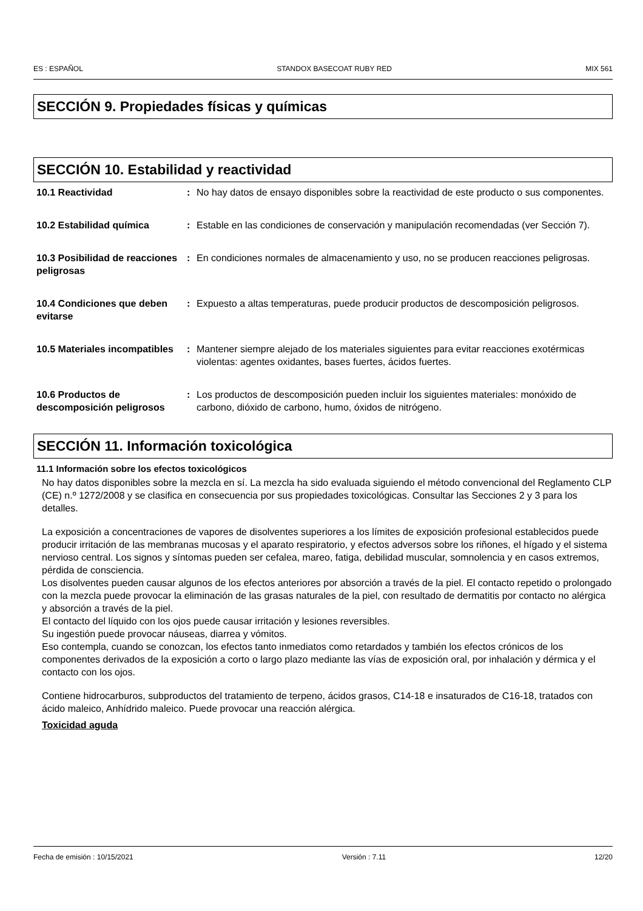ES : ESPAÑOL STANDOX BASECOAT RUBY RED MIX 561
SECCIÓN 9. Propiedades físicas y químicas
SECCIÓN 10. Estabilidad y reactividad
10.1 Reactividad : No hay datos de ensayo disponibles sobre la reactividad de este producto o sus componentes.
10.2 Estabilidad química : Estable en las condiciones de conservación y manipulación recomendadas (ver Sección 7).
10.3 Posibilidad de reacciones peligrosas
: En condiciones normales de almacenamiento y uso, no se producen reacciones peligrosas.
10.4 Condiciones que deben evitarse
: Expuesto a altas temperaturas, puede producir productos de descomposición peligrosos.
10.5 Materiales incompatibles
: Mantener siempre alejado de los materiales siguientes para evitar reacciones exotérmicas violentas: agentes oxidantes, bases fuertes, ácidos fuertes.
10.6 Productos de descomposición peligrosos
: Los productos de descomposición pueden incluir los siguientes materiales: monóxido de carbono, dióxido de carbono, humo, óxidos de nitrógeno.
SECCIÓN 11. Información toxicológica
11.1 Información sobre los efectos toxicológicos
No hay datos disponibles sobre la mezcla en sí. La mezcla ha sido evaluada siguiendo el método convencional del Reglamento CLP (CE) n.º 1272/2008 y se clasifica en consecuencia por sus propiedades toxicológicas. Consultar las Secciones 2 y 3 para los detalles.
La exposición a concentraciones de vapores de disolventes superiores a los límites de exposición profesional establecidos puede producir irritación de las membranas mucosas y el aparato respiratorio, y efectos adversos sobre los riñones, el hígado y el sistema nervioso central. Los signos y síntomas pueden ser cefalea, mareo, fatiga, debilidad muscular, somnolencia y en casos extremos, pérdida de consciencia.
Los disolventes pueden causar algunos de los efectos anteriores por absorción a través de la piel. El contacto repetido o prolongado con la mezcla puede provocar la eliminación de las grasas naturales de la piel, con resultado de dermatitis por contacto no alérgica y absorción a través de la piel.
El contacto del líquido con los ojos puede causar irritación y lesiones reversibles.
Su ingestión puede provocar náuseas, diarrea y vómitos.
Eso contempla, cuando se conozcan, los efectos tanto inmediatos como retardados y también los efectos crónicos de los componentes derivados de la exposición a corto o largo plazo mediante las vías de exposición oral, por inhalación y dérmica y el contacto con los ojos.
Contiene hidrocarburos, subproductos del tratamiento de terpeno, ácidos grasos, C14-18 e insaturados de C16-18, tratados con ácido maleico, Anhídrido maleico. Puede provocar una reacción alérgica.
Toxicidad aguda
Fecha de emisión : 10/15/2021 Versión : 7.11 12/20